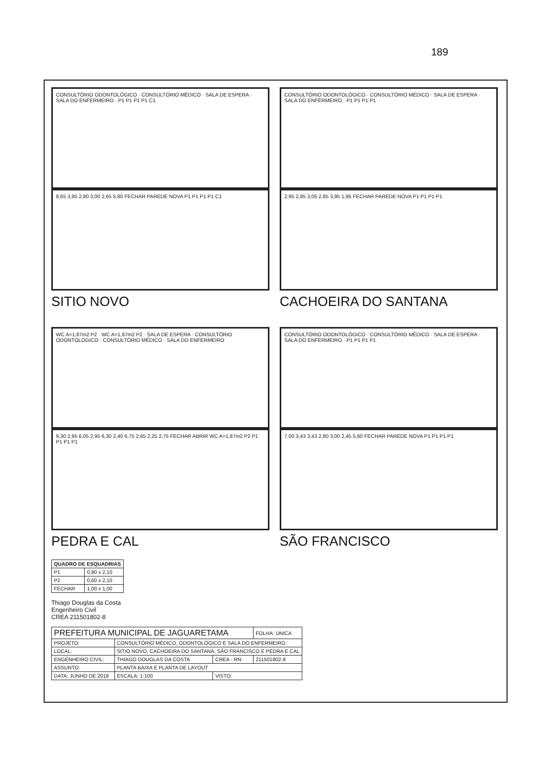189
CONSULTÓRIO ODONTOLÓGICO · CONSULTÓRIO MÉDICO · SALA DE ESPERA · SALA DO ENFERMEIRO · P1 P1 P1 P1 C1
8,65 3,95 2,80 3,00 2,65 5,80 FECHAR PAREDE NOVA P1 P1 P1 P1 C1
SITIO NOVO
CONSULTÓRIO ODONTOLÓGICO · CONSULTÓRIO MÉDICO · SALA DE ESPERA · SALA DO ENFERMEIRO · P1 P1 P1 P1
2,95 2,95 3,05 2,85 3,95 1,95 FECHAR PAREDE NOVA P1 P1 P1 P1
CACHOEIRA DO SANTANA
WC A=1,87m2 P2 · WC A=1,87m2 P2 · SALA DE ESPERA · CONSULTÓRIO ODONTOLÓGICO · CONSULTÓRIO MÉDICO · SALA DO ENFERMEIRO
9,30 2,95 6,05 2,95 6,30 2,40 6,75 2,65 2,25 2,75 FECHAR ABRIR WC A=1,87m2 P2 P1 P1 P1 P1
PEDRA E CAL
CONSULTÓRIO ODONTOLÓGICO · CONSULTÓRIO MÉDICO · SALA DE ESPERA · SALA DO ENFERMEIRO · P1 P1 P1 P1
7,00 3,43 3,43 2,80 3,00 2,45 5,60 FECHAR PAREDE NOVA P1 P1 P1 P1
SÃO FRANCISCO
| QUADRO DE ESQUADRIAS | |
| --- | --- |
| P1 | 0,80 x 2,10 |
| P2 | 0,60 x 2,10 |
| FECHAR | 1,00 x 1,00 |
Thiago Douglas da Costa
Engenheiro Civil
CREA 211501802-8
| PREFEITURA MUNICIPAL DE JAGUARETAMA | | | FOLHA: UNICA |
| PROJETO: | CONSULTÓRIO MÉDICO, ODONTOLÓGICO E SALA DO ENFERMEIRO. | | |
| LOCAL: | SITIO NOVO, CACHOEIRA DO SANTANA, SÃO FRANCISCO E PEDRA E CAL | | |
| ENGENHEIRO CIVIL: | THIAGO DOUGLAS DA COSTA | CREA - RN: | 211501802-8 |
| ASSUNTO: | PLANTA BAIXA E PLANTA DE LAYOUT | | |
| DATA: JUNHO DE 2018 | ESCALA: 1:100 | VISTO: | |